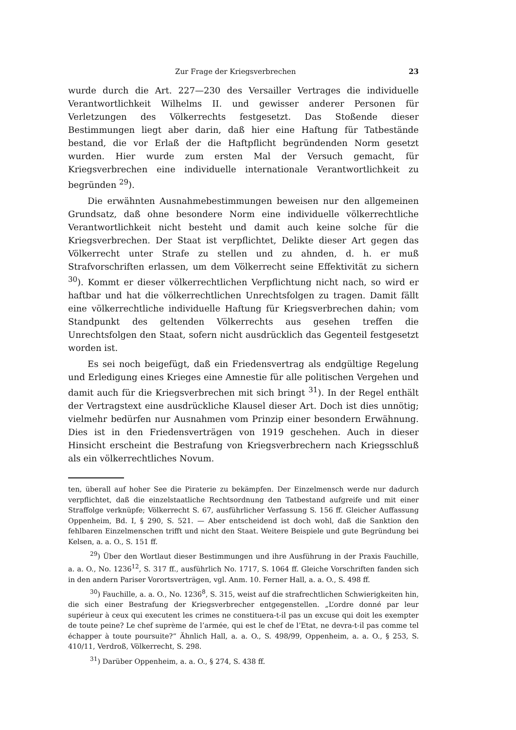Zur Frage der Kriegsverbrechen 23
wurde durch die Art. 227—230 des Versailler Vertrages die individuelle Verantwortlichkeit Wilhelms II. und gewisser anderer Personen für Verletzungen des Völkerrechts festgesetzt. Das Stoßende dieser Bestimmungen liegt aber darin, daß hier eine Haftung für Tatbestände bestand, die vor Erlaß der die Haftpflicht begründenden Norm gesetzt wurden. Hier wurde zum ersten Mal der Versuch gemacht, für Kriegsverbrechen eine individuelle internationale Verantwortlichkeit zu begründen <sup>29</sup>).
Die erwähnten Ausnahmebestimmungen beweisen nur den allgemeinen Grundsatz, daß ohne besondere Norm eine individuelle völkerrechtliche Verantwortlichkeit nicht besteht und damit auch keine solche für die Kriegsverbrechen. Der Staat ist verpflichtet, Delikte dieser Art gegen das Völkerrecht unter Strafe zu stellen und zu ahnden, d. h. er muß Strafvorschriften erlassen, um dem Völkerrecht seine Effektivität zu sichern <sup>30</sup>). Kommt er dieser völkerrechtlichen Verpflichtung nicht nach, so wird er haftbar und hat die völkerrechtlichen Unrechtsfolgen zu tragen. Damit fällt eine völkerrechtliche individuelle Haftung für Kriegsverbrechen dahin; vom Standpunkt des geltenden Völkerrechts aus gesehen treffen die Unrechtsfolgen den Staat, sofern nicht ausdrücklich das Gegenteil festgesetzt worden ist.
Es sei noch beigefügt, daß ein Friedensvertrag als endgültige Regelung und Erledigung eines Krieges eine Amnestie für alle politischen Vergehen und damit auch für die Kriegsverbrechen mit sich bringt <sup>31</sup>). In der Regel enthält der Vertragstext eine ausdrückliche Klausel dieser Art. Doch ist dies unnötig; vielmehr bedürfen nur Ausnahmen vom Prinzip einer besondern Erwähnung. Dies ist in den Friedensverträgen von 1919 geschehen. Auch in dieser Hinsicht erscheint die Bestrafung von Kriegsverbrechern nach Kriegsschluß als ein völkerrechtliches Novum.
ten, überall auf hoher See die Piraterie zu bekämpfen. Der Einzelmensch werde nur dadurch verpflichtet, daß die einzelstaatliche Rechtsordnung den Tatbestand aufgreife und mit einer Straffolge verknüpfe; Völkerrecht S. 67, ausführlicher Verfassung S. 156 ff. Gleicher Auffassung Oppenheim, Bd. I, § 290, S. 521. — Aber entscheidend ist doch wohl, daß die Sanktion den fehlbaren Einzelmenschen trifft und nicht den Staat. Weitere Beispiele und gute Begründung bei Kelsen, a. a. O., S. 151 ff.
<sup>29</sup>) Über den Wortlaut dieser Bestimmungen und ihre Ausführung in der Praxis Fauchille, a. a. O., No. 1236<sup>12</sup>, S. 317 ff., ausführlich No. 1717, S. 1064 ff. Gleiche Vorschriften fanden sich in den andern Pariser Vorortsverträgen, vgl. Anm. 10. Ferner Hall, a. a. O., S. 498 ff.
<sup>30</sup>) Fauchille, a. a. O., No. 1236<sup>8</sup>, S. 315, weist auf die strafrechtlichen Schwierigkeiten hin, die sich einer Bestrafung der Kriegsverbrecher entgegenstellen. „L’ordre donné par leur supérieur à ceux qui executent les crimes ne constituera-t-il pas un excuse qui doit les exempter de toute peine? Le chef suprème de l’armée, qui est le chef de l’Etat, ne devra-t-il pas comme tel échapper à toute poursuite?“ Ähnlich Hall, a. a. O., S. 498/99, Oppenheim, a. a. O., § 253, S. 410/11, Verdroß, Völkerrecht, S. 298.
<sup>31</sup>) Darüber Oppenheim, a. a. O., § 274, S. 438 ff.